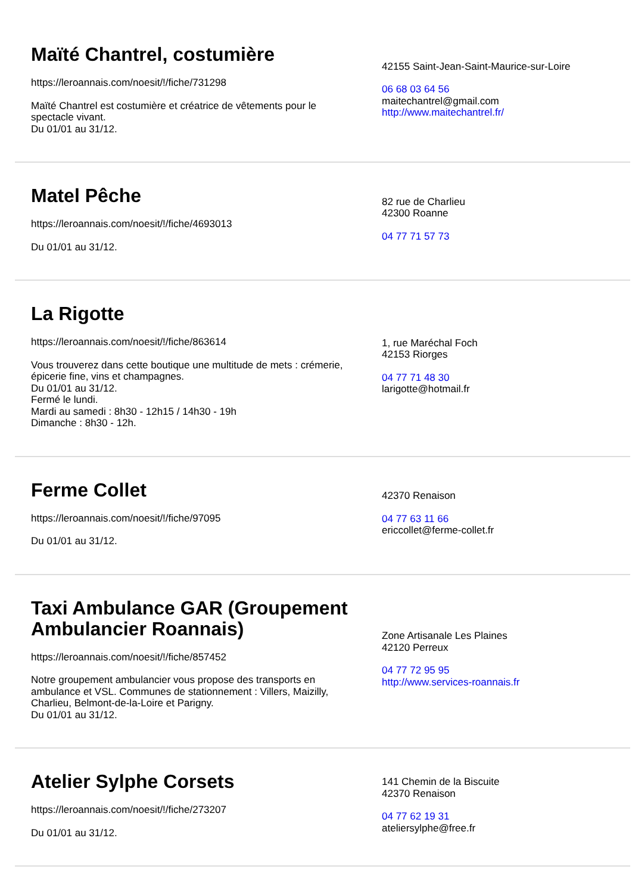Maïté Chantrel, costumière
https://leroannais.com/noesit/!/fiche/731298
Maïté Chantrel est costumière et créatrice de vêtements pour le spectacle vivant.
Du 01/01 au 31/12.
42155 Saint-Jean-Saint-Maurice-sur-Loire
06 68 03 64 56
maitechantrel@gmail.com
http://www.maitechantrel.fr/
Matel Pêche
https://leroannais.com/noesit/!/fiche/4693013
Du 01/01 au 31/12.
82 rue de Charlieu
42300 Roanne
04 77 71 57 73
La Rigotte
https://leroannais.com/noesit/!/fiche/863614
Vous trouverez dans cette boutique une multitude de mets : crémerie, épicerie fine, vins et champagnes.
Du 01/01 au 31/12.
Fermé le lundi.
Mardi au samedi : 8h30 - 12h15 / 14h30 - 19h
Dimanche : 8h30 - 12h.
1, rue Maréchal Foch
42153 Riorges
04 77 71 48 30
larigotte@hotmail.fr
Ferme Collet
https://leroannais.com/noesit/!/fiche/97095
Du 01/01 au 31/12.
42370 Renaison
04 77 63 11 66
ericcollet@ferme-collet.fr
Taxi Ambulance GAR (Groupement Ambulancier Roannais)
https://leroannais.com/noesit/!/fiche/857452
Notre groupement ambulancier vous propose des transports en ambulance et VSL. Communes de stationnement : Villers, Maizilly, Charlieu, Belmont-de-la-Loire et Parigny.
Du 01/01 au 31/12.
Zone Artisanale Les Plaines
42120 Perreux
04 77 72 95 95
http://www.services-roannais.fr
Atelier Sylphe Corsets
https://leroannais.com/noesit/!/fiche/273207
Du 01/01 au 31/12.
141 Chemin de la Biscuite
42370 Renaison
04 77 62 19 31
ateliersylphe@free.fr